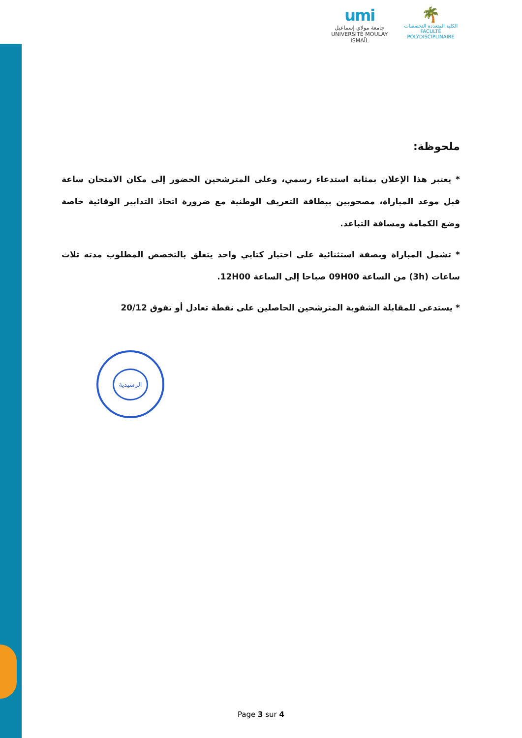umi
جامعة مولاي إسماعيل
UNIVERSITÉ MOULAY ISMAÏL
🌴
الكلية المتعددة التخصصات
FACULTÉ POLYDISCIPLINAIRE
ملحوظة:
* يعتبر هذا الإعلان بمثابة استدعاء رسمي، وعلى المترشحين الحضور إلى مكان الامتحان ساعة قبل موعد المباراة، مصحوبين ببطاقة التعريف الوطنية مع ضرورة اتخاذ التدابير الوقائية خاصة وضع الكمامة ومسافة التباعد.
* تشمل المباراة وبصفة استثنائية على اختبار كتابي واحد يتعلق بالتخصص المطلوب مدته ثلاث ساعات (3h) من الساعة 09H00 صباحا إلى الساعة 12H00.
* يستدعى للمقابلة الشفوية المترشحين الحاصلين على نقطة تعادل أو تفوق 20/12
الرشيدية
Page 3 sur 4